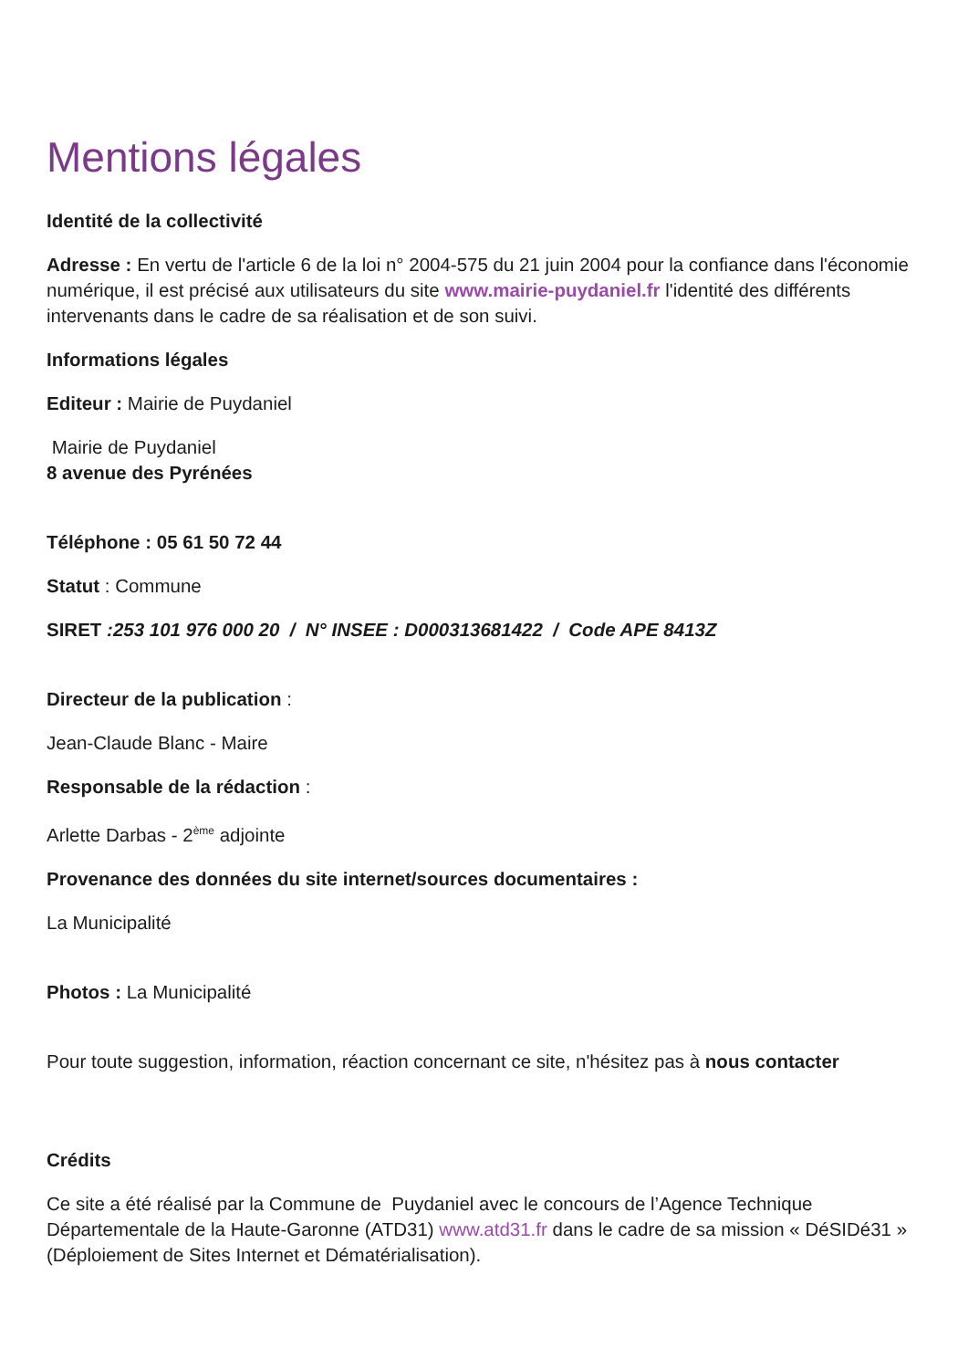Mentions légales
Identité de la collectivité
Adresse : En vertu de l'article 6 de la loi n° 2004-575 du 21 juin 2004 pour la confiance dans l'économie numérique, il est précisé aux utilisateurs du site www.mairie-puydaniel.fr l'identité des différents intervenants dans le cadre de sa réalisation et de son suivi.
Informations légales
Editeur : Mairie de Puydaniel
Mairie de Puydaniel
8 avenue des Pyrénées
Téléphone : 05 61 50 72 44
Statut : Commune
SIRET :253 101 976 000 20 / N° INSEE : D000313681422 / Code APE 8413Z
Directeur de la publication :
Jean-Claude Blanc - Maire
Responsable de la rédaction :
Arlette Darbas - 2<sup>ème</sup> adjointe
Provenance des données du site internet/sources documentaires :
La Municipalité
Photos : La Municipalité
Pour toute suggestion, information, réaction concernant ce site, n'hésitez pas à nous contacter
Crédits
Ce site a été réalisé par la Commune de Puydaniel avec le concours de l’Agence Technique Départementale de la Haute-Garonne (ATD31) www.atd31.fr dans le cadre de sa mission « DéSIDé31 » (Déploiement de Sites Internet et Dématérialisation).